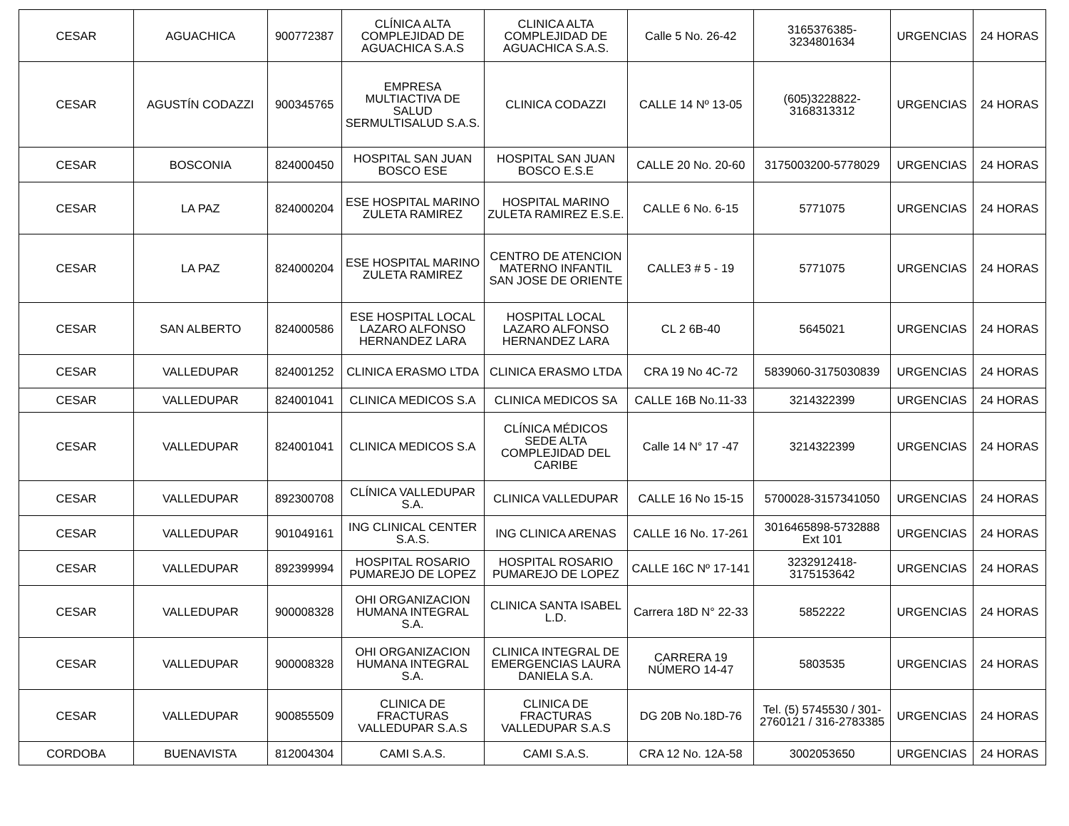| CESAR | AGUACHICA | 900772387 | CLÍNICA ALTA COMPLEJIDAD DE AGUACHICA S.A.S | CLINICA ALTA COMPLEJIDAD DE AGUACHICA S.A.S. | Calle 5 No. 26-42 | 3165376385-3234801634 | URGENCIAS | 24 HORAS |
| CESAR | AGUSTÍN CODAZZI | 900345765 | EMPRESA MULTIACTIVA DE SALUD SERMULTISALUD S.A.S. | CLINICA CODAZZI | CALLE 14 Nº 13-05 | (605)3228822-3168313312 | URGENCIAS | 24 HORAS |
| CESAR | BOSCONIA | 824000450 | HOSPITAL SAN JUAN BOSCO ESE | HOSPITAL SAN JUAN BOSCO E.S.E | CALLE 20 No. 20-60 | 3175003200-5778029 | URGENCIAS | 24 HORAS |
| CESAR | LA PAZ | 824000204 | ESE HOSPITAL MARINO ZULETA RAMIREZ | HOSPITAL MARINO ZULETA RAMIREZ E.S.E. | CALLE 6 No. 6-15 | 5771075 | URGENCIAS | 24 HORAS |
| CESAR | LA PAZ | 824000204 | ESE HOSPITAL MARINO ZULETA RAMIREZ | CENTRO DE ATENCION MATERNO INFANTIL SAN JOSE DE ORIENTE | CALLE3 # 5 - 19 | 5771075 | URGENCIAS | 24 HORAS |
| CESAR | SAN ALBERTO | 824000586 | ESE HOSPITAL LOCAL LAZARO ALFONSO HERNANDEZ LARA | HOSPITAL LOCAL LAZARO ALFONSO HERNANDEZ LARA | CL 2 6B-40 | 5645021 | URGENCIAS | 24 HORAS |
| CESAR | VALLEDUPAR | 824001252 | CLINICA ERASMO LTDA | CLINICA ERASMO LTDA | CRA 19 No 4C-72 | 5839060-3175030839 | URGENCIAS | 24 HORAS |
| CESAR | VALLEDUPAR | 824001041 | CLINICA MEDICOS S.A | CLINICA MEDICOS SA | CALLE 16B No.11-33 | 3214322399 | URGENCIAS | 24 HORAS |
| CESAR | VALLEDUPAR | 824001041 | CLINICA MEDICOS S.A | CLÍNICA MÉDICOS SEDE ALTA COMPLEJIDAD DEL CARIBE | Calle 14 N° 17 -47 | 3214322399 | URGENCIAS | 24 HORAS |
| CESAR | VALLEDUPAR | 892300708 | CLÍNICA VALLEDUPAR S.A. | CLINICA VALLEDUPAR | CALLE 16 No 15-15 | 5700028-3157341050 | URGENCIAS | 24 HORAS |
| CESAR | VALLEDUPAR | 901049161 | ING CLINICAL CENTER S.A.S. | ING CLINICA ARENAS | CALLE 16 No. 17-261 | 3016465898-5732888 Ext 101 | URGENCIAS | 24 HORAS |
| CESAR | VALLEDUPAR | 892399994 | HOSPITAL ROSARIO PUMAREJO DE LOPEZ | HOSPITAL ROSARIO PUMAREJO DE LOPEZ | CALLE 16C Nº 17-141 | 3232912418-3175153642 | URGENCIAS | 24 HORAS |
| CESAR | VALLEDUPAR | 900008328 | OHI ORGANIZACION HUMANA INTEGRAL S.A. | CLINICA SANTA ISABEL L.D. | Carrera 18D N° 22-33 | 5852222 | URGENCIAS | 24 HORAS |
| CESAR | VALLEDUPAR | 900008328 | OHI ORGANIZACION HUMANA INTEGRAL S.A. | CLINICA INTEGRAL DE EMERGENCIAS LAURA DANIELA S.A. | CARRERA 19 NÚMERO 14-47 | 5803535 | URGENCIAS | 24 HORAS |
| CESAR | VALLEDUPAR | 900855509 | CLINICA DE FRACTURAS VALLEDUPAR S.A.S | CLINICA DE FRACTURAS VALLEDUPAR S.A.S | DG 20B No.18D-76 | Tel. (5) 5745530 / 301-2760121 / 316-2783385 | URGENCIAS | 24 HORAS |
| CORDOBA | BUENAVISTA | 812004304 | CAMI S.A.S. | CAMI S.A.S. | CRA 12 No. 12A-58 | 3002053650 | URGENCIAS | 24 HORAS |